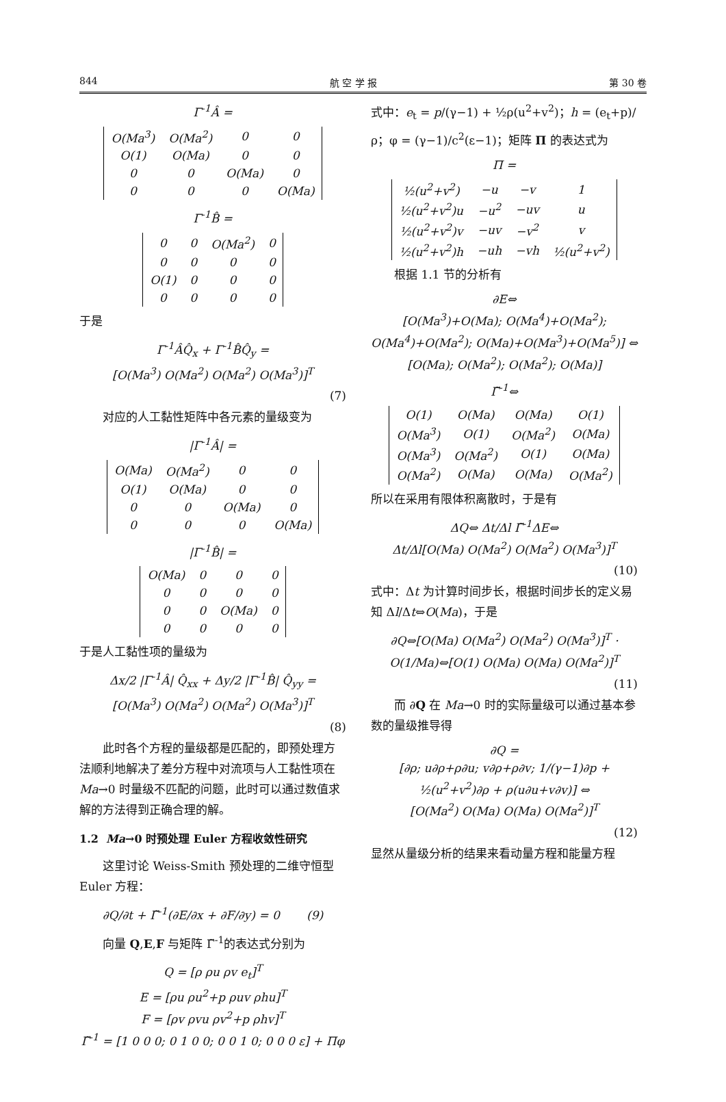844 航 空 学 报 第 30 卷
Γ<sup>-1</sup>Â =
| O(Ma<sup>3</sup>) | O(Ma<sup>2</sup>) | 0 | 0 |
| O(1) | O(Ma) | 0 | 0 |
| 0 | 0 | O(Ma) | 0 |
| 0 | 0 | 0 | O(Ma) |
Γ<sup>-1</sup>B̂ =
| 0 | 0 | O(Ma<sup>2</sup>) | 0 |
| 0 | 0 | 0 | 0 |
| O(1) | 0 | 0 | 0 |
| 0 | 0 | 0 | 0 |
于是
Γ<sup>-1</sup>ÂQ̂<sub>x</sub> + Γ<sup>-1</sup>B̂Q̂<sub>y</sub> =
[O(Ma<sup>3</sup>) O(Ma<sup>2</sup>) O(Ma<sup>2</sup>) O(Ma<sup>3</sup>)]<sup>T</sup>
(7)
  对应的人工黏性矩阵中各元素的量级变为
|Γ<sup>-1</sup>Â| =
| O(Ma) | O(Ma<sup>2</sup>) | 0 | 0 |
| O(1) | O(Ma) | 0 | 0 |
| 0 | 0 | O(Ma) | 0 |
| 0 | 0 | 0 | O(Ma) |
|Γ<sup>-1</sup>B̂| =
| O(Ma) | 0 | 0 | 0 |
| 0 | 0 | 0 | 0 |
| 0 | 0 | O(Ma) | 0 |
| 0 | 0 | 0 | 0 |
于是人工黏性项的量级为
Δx/2 |Γ<sup>-1</sup>Â| Q̂<sub>xx</sub> + Δy/2 |Γ<sup>-1</sup>B̂| Q̂<sub>yy</sub> =
[O(Ma<sup>3</sup>) O(Ma<sup>2</sup>) O(Ma<sup>2</sup>) O(Ma<sup>3</sup>)]<sup>T</sup>
(8)
  此时各个方程的量级都是匹配的，即预处理方法顺利地解决了差分方程中对流项与人工黏性项在 Ma→0 时量级不匹配的问题，此时可以通过数值求解的方法得到正确合理的解。
1.2 Ma→0 时预处理 Euler 方程收敛性研究
  这里讨论 Weiss-Smith 预处理的二维守恒型 Euler 方程：
∂Q/∂t + Γ̃<sup>-1</sup>(∂E/∂x + ∂F/∂y) = 0   (9)
  向量 Q,E,F 与矩阵 Γ̃<sup>-1</sup>的表达式分别为
Q = [ρ ρu ρv e<sub>t</sub>]<sup>T</sup>
E = [ρu ρu<sup>2</sup>+p ρuv ρhu]<sup>T</sup>
F = [ρv ρvu ρv<sup>2</sup>+p ρhv]<sup>T</sup>
Γ̃<sup>-1</sup> = [1 0 0 0; 0 1 0 0; 0 0 1 0; 0 0 0 ε] + Πφ
式中：e<sub>t</sub> = p/(γ−1) + ½ρ(u<sup>2</sup>+v<sup>2</sup>)；h = (e<sub>t</sub>+p)/ρ；φ = (γ−1)/c<sup>2</sup>(ε−1)；矩阵 Π 的表达式为
Π =
| ½(u<sup>2</sup>+v<sup>2</sup>) | −u | −v | 1 |
| ½(u<sup>2</sup>+v<sup>2</sup>)u | −u<sup>2</sup> | −uv | u |
| ½(u<sup>2</sup>+v<sup>2</sup>)v | −uv | −v<sup>2</sup> | v |
| ½(u<sup>2</sup>+v<sup>2</sup>)h | −uh | −vh | ½(u<sup>2</sup>+v<sup>2</sup>) |
  根据 1.1 节的分析有
∂E⇔
[O(Ma<sup>3</sup>)+O(Ma); O(Ma<sup>4</sup>)+O(Ma<sup>2</sup>); O(Ma<sup>4</sup>)+O(Ma<sup>2</sup>); O(Ma)+O(Ma<sup>3</sup>)+O(Ma<sup>5</sup>)] ⇔ [O(Ma); O(Ma<sup>2</sup>); O(Ma<sup>2</sup>); O(Ma)]
Γ̃<sup>-1</sup>⇔
| O(1) | O(Ma) | O(Ma) | O(1) |
| O(Ma<sup>3</sup>) | O(1) | O(Ma<sup>2</sup>) | O(Ma) |
| O(Ma<sup>3</sup>) | O(Ma<sup>2</sup>) | O(1) | O(Ma) |
| O(Ma<sup>2</sup>) | O(Ma) | O(Ma) | O(Ma<sup>2</sup>) |
所以在采用有限体积离散时，于是有
ΔQ⇔ Δt/Δl Γ̃<sup>-1</sup>ΔE⇔
Δt/Δl[O(Ma) O(Ma<sup>2</sup>) O(Ma<sup>2</sup>) O(Ma<sup>3</sup>)]<sup>T</sup>
(10)
式中：Δt 为计算时间步长，根据时间步长的定义易知 Δl/Δt⇔O(Ma)，于是
∂Q⇔[O(Ma) O(Ma<sup>2</sup>) O(Ma<sup>2</sup>) O(Ma<sup>3</sup>)]<sup>T</sup> ·
O(1/Ma)⇔[O(1) O(Ma) O(Ma) O(Ma<sup>2</sup>)]<sup>T</sup>
(11)
  而 ∂Q 在 Ma→0 时的实际量级可以通过基本参数的量级推导得
∂Q =
[∂ρ; u∂ρ+ρ∂u; v∂ρ+ρ∂v; 1/(γ−1)∂p + ½(u<sup>2</sup>+v<sup>2</sup>)∂ρ + ρ(u∂u+v∂v)] ⇔
[O(Ma<sup>2</sup>) O(Ma) O(Ma) O(Ma<sup>2</sup>)]<sup>T</sup>
(12)
显然从量级分析的结果来看动量方程和能量方程